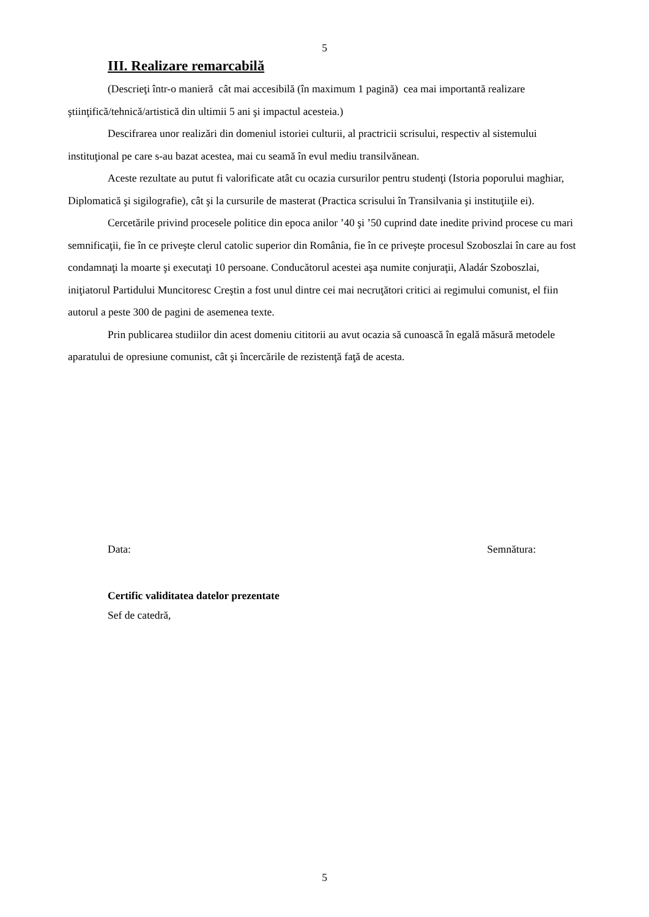5
III. Realizare remarcabilă
(Descrieţi într-o manieră cât mai accesibilă (în maximum 1 pagină) cea mai importantă realizare ştiinţifică/tehnică/artistică din ultimii 5 ani şi impactul acesteia.)
Descifrarea unor realizări din domeniul istoriei culturii, al practricii scrisului, respectiv al sistemului instituţional pe care s-au bazat acestea, mai cu seamă în evul mediu transilvănean.
Aceste rezultate au putut fi valorificate atât cu ocazia cursurilor pentru studenţi (Istoria poporului maghiar, Diplomatică şi sigilografie), cât şi la cursurile de masterat (Practica scrisului în Transilvania şi instituţiile ei).
Cercetările privind procesele politice din epoca anilor ’40 şi ’50 cuprind date inedite privind procese cu mari semnificaţii, fie în ce priveşte clerul catolic superior din România, fie în ce priveşte procesul Szoboszlai în care au fost condamnaţi la moarte şi executaţi 10 persoane. Conducătorul acestei aşa numite conjuraţii, Aladár Szoboszlai, iniţiatorul Partidului Muncitoresc Creştin a fost unul dintre cei mai necruţători critici ai regimului comunist, el fiin autorul a peste 300 de pagini de asemenea texte.
Prin publicarea studiilor din acest domeniu cititorii au avut ocazia să cunoască în egală măsură metodele aparatului de opresiune comunist, cât şi încercările de rezistenţă faţă de acesta.
Data: Semnătura:
Certific validitatea datelor prezentate
Sef de catedră,
5